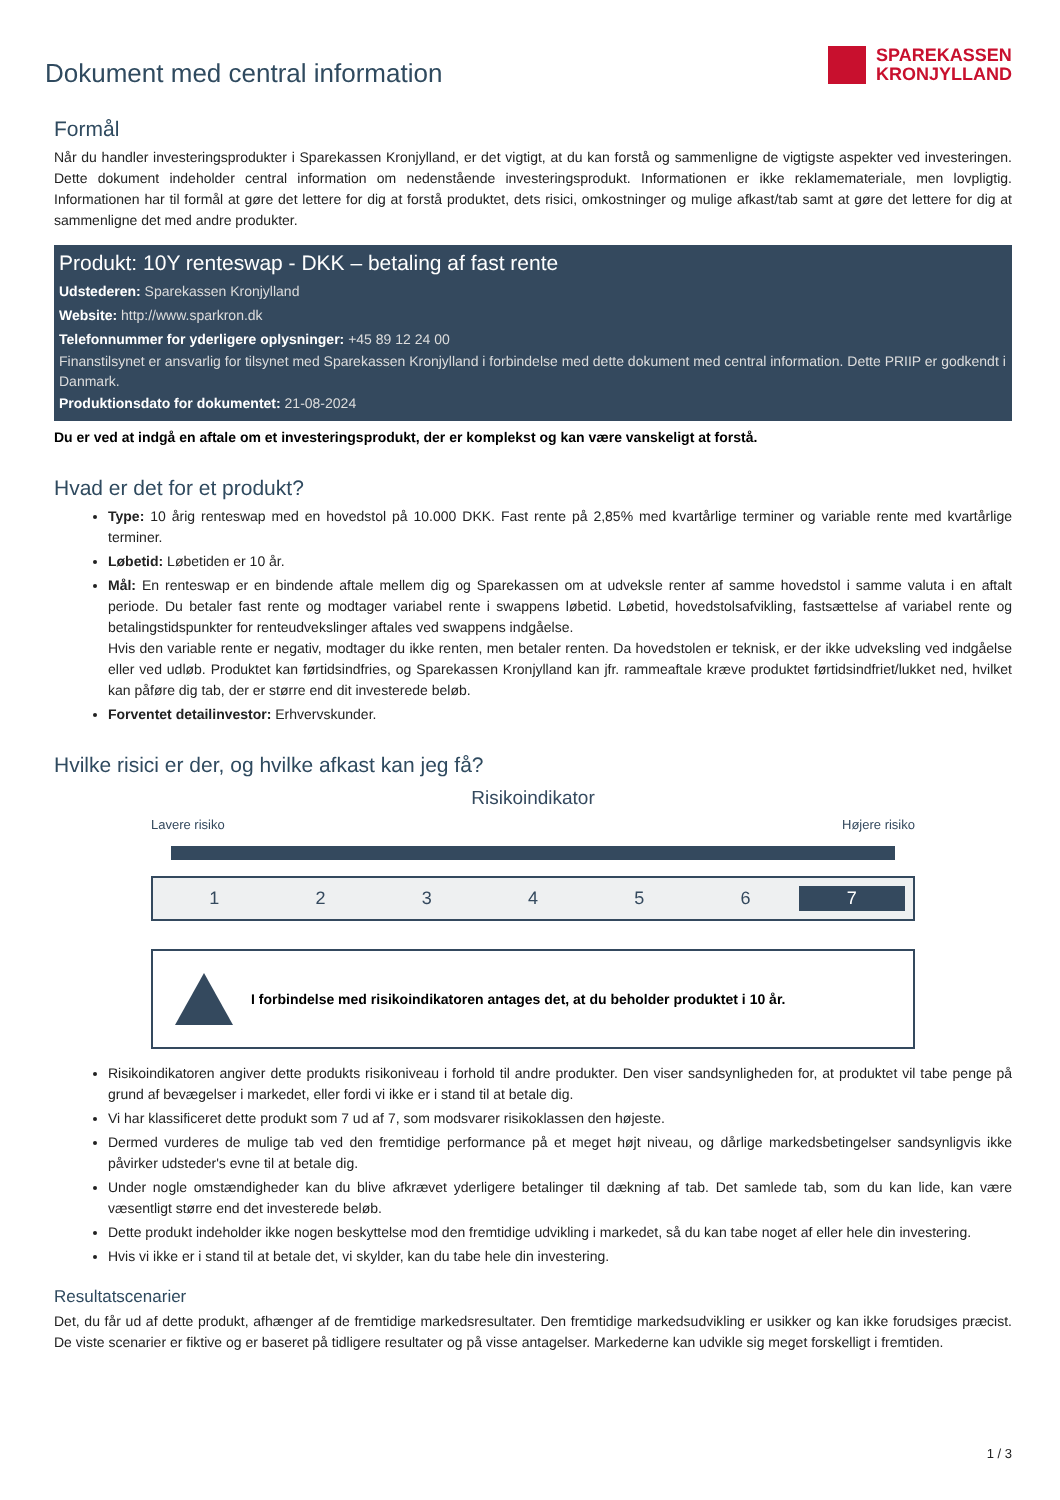Dokument med central information
SPAREKASSEN
KRONJYLLAND
Formål
Når du handler investeringsprodukter i Sparekassen Kronjylland, er det vigtigt, at du kan forstå og sammenligne de vigtigste aspekter ved investeringen. Dette dokument indeholder central information om nedenstående investeringsprodukt. Informationen er ikke reklamemateriale, men lovpligtig. Informationen har til formål at gøre det lettere for dig at forstå produktet, dets risici, omkostninger og mulige afkast/tab samt at gøre det lettere for dig at sammenligne det med andre produkter.
Produkt: 10Y renteswap - DKK – betaling af fast rente
Udstederen: Sparekassen Kronjylland
Website: http://www.sparkron.dk
Telefonnummer for yderligere oplysninger: +45 89 12 24 00
Finanstilsynet er ansvarlig for tilsynet med Sparekassen Kronjylland i forbindelse med dette dokument med central information. Dette PRIIP er godkendt i Danmark.
Produktionsdato for dokumentet: 21-08-2024
Du er ved at indgå en aftale om et investeringsprodukt, der er komplekst og kan være vanskeligt at forstå.
Hvad er det for et produkt?
Type: 10 årig renteswap med en hovedstol på 10.000 DKK. Fast rente på 2,85% med kvartårlige terminer og variable rente med kvartårlige terminer.
Løbetid: Løbetiden er 10 år.
Mål: En renteswap er en bindende aftale mellem dig og Sparekassen om at udveksle renter af samme hovedstol i samme valuta i en aftalt periode. Du betaler fast rente og modtager variabel rente i swappens løbetid. Løbetid, hovedstolsafvikling, fastsættelse af variabel rente og betalingstidspunkter for renteudvekslinger aftales ved swappens indgåelse.
Hvis den variable rente er negativ, modtager du ikke renten, men betaler renten. Da hovedstolen er teknisk, er der ikke udveksling ved indgåelse eller ved udløb. Produktet kan førtidsindfries, og Sparekassen Kronjylland kan jfr. rammeaftale kræve produktet førtidsindfriet/lukket ned, hvilket kan påføre dig tab, der er større end dit investerede beløb.
Forventet detailinvestor: Erhvervskunder.
Hvilke risici er der, og hvilke afkast kan jeg få?
Risikoindikator
Lavere risiko Højere risiko
1 2 3 4 5 6 7
I forbindelse med risikoindikatoren antages det, at du beholder produktet i 10 år.
Risikoindikatoren angiver dette produkts risikoniveau i forhold til andre produkter. Den viser sandsynligheden for, at produktet vil tabe penge på grund af bevægelser i markedet, eller fordi vi ikke er i stand til at betale dig.
Vi har klassificeret dette produkt som 7 ud af 7, som modsvarer risikoklassen den højeste.
Dermed vurderes de mulige tab ved den fremtidige performance på et meget højt niveau, og dårlige markedsbetingelser sandsynligvis ikke påvirker udsteder's evne til at betale dig.
Under nogle omstændigheder kan du blive afkrævet yderligere betalinger til dækning af tab. Det samlede tab, som du kan lide, kan være væsentligt større end det investerede beløb.
Dette produkt indeholder ikke nogen beskyttelse mod den fremtidige udvikling i markedet, så du kan tabe noget af eller hele din investering.
Hvis vi ikke er i stand til at betale det, vi skylder, kan du tabe hele din investering.
Resultatscenarier
Det, du får ud af dette produkt, afhænger af de fremtidige markedsresultater. Den fremtidige markedsudvikling er usikker og kan ikke forudsiges præcist. De viste scenarier er fiktive og er baseret på tidligere resultater og på visse antagelser. Markederne kan udvikle sig meget forskelligt i fremtiden.
1 / 3